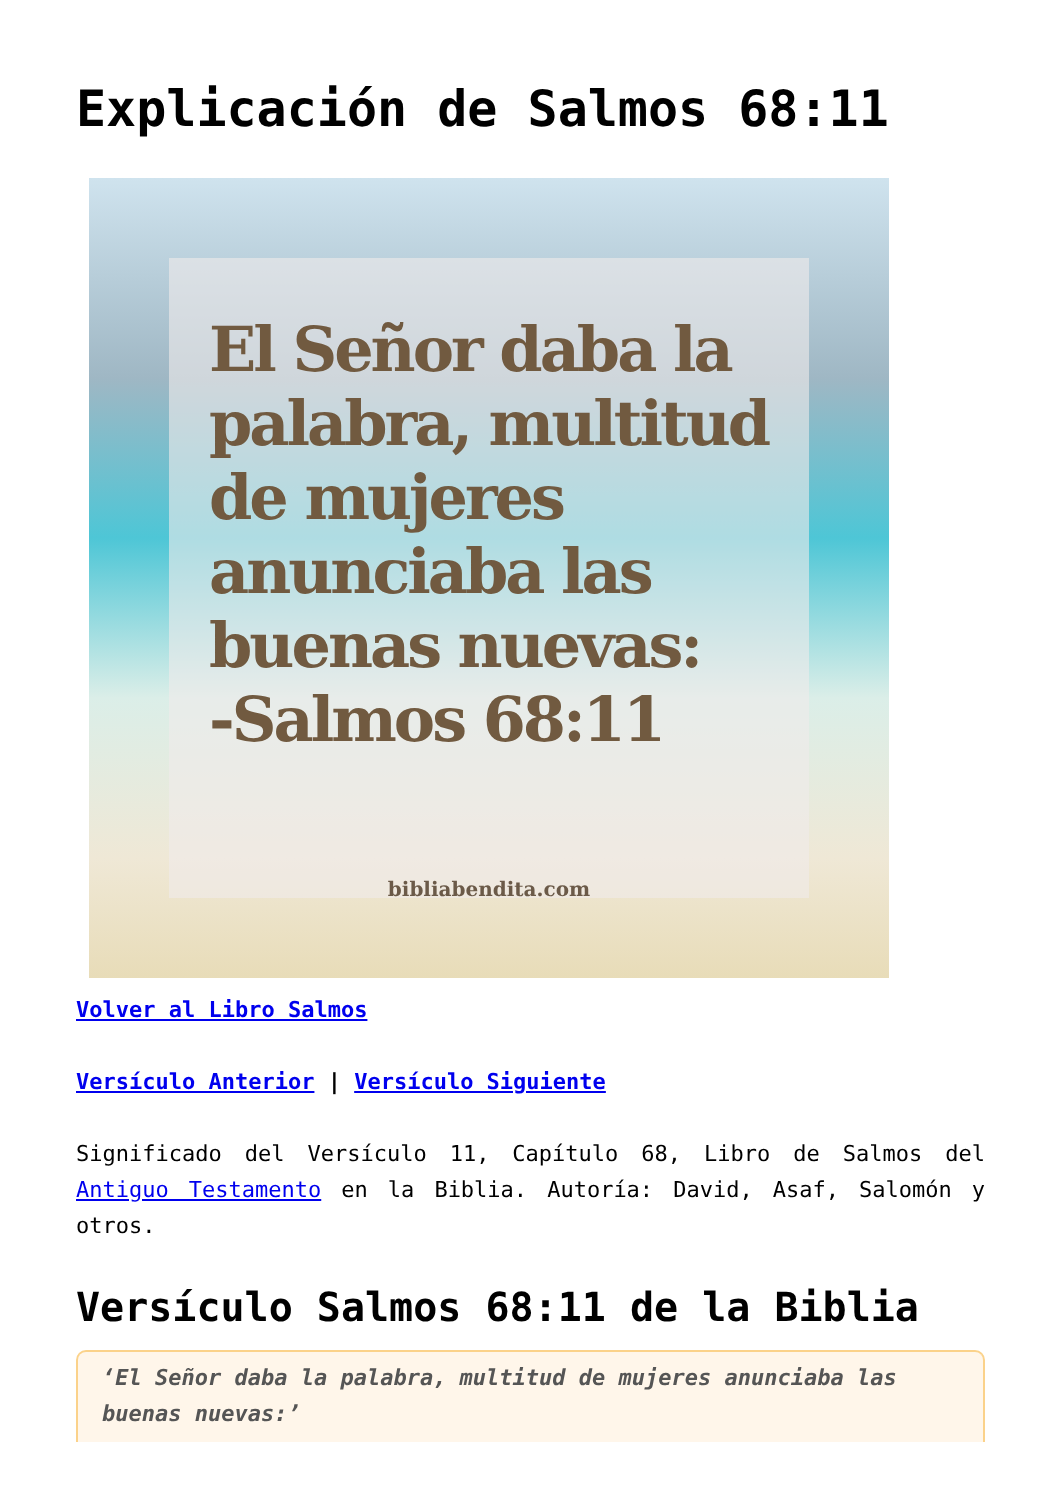Explicación de Salmos 68:11
El Señor daba la
palabra, multitud
de mujeres
anunciaba las
buenas nuevas:
-Salmos 68:11
bibliabendita.com
Volver al Libro Salmos
Versículo Anterior | Versículo Siguiente
Significado del Versículo 11, Capítulo 68, Libro de Salmos del Antiguo Testamento en la Biblia. Autoría: David, Asaf, Salomón y otros.
Versículo Salmos 68:11 de la Biblia
‘El Señor daba la palabra, multitud de mujeres anunciaba las buenas nuevas:’